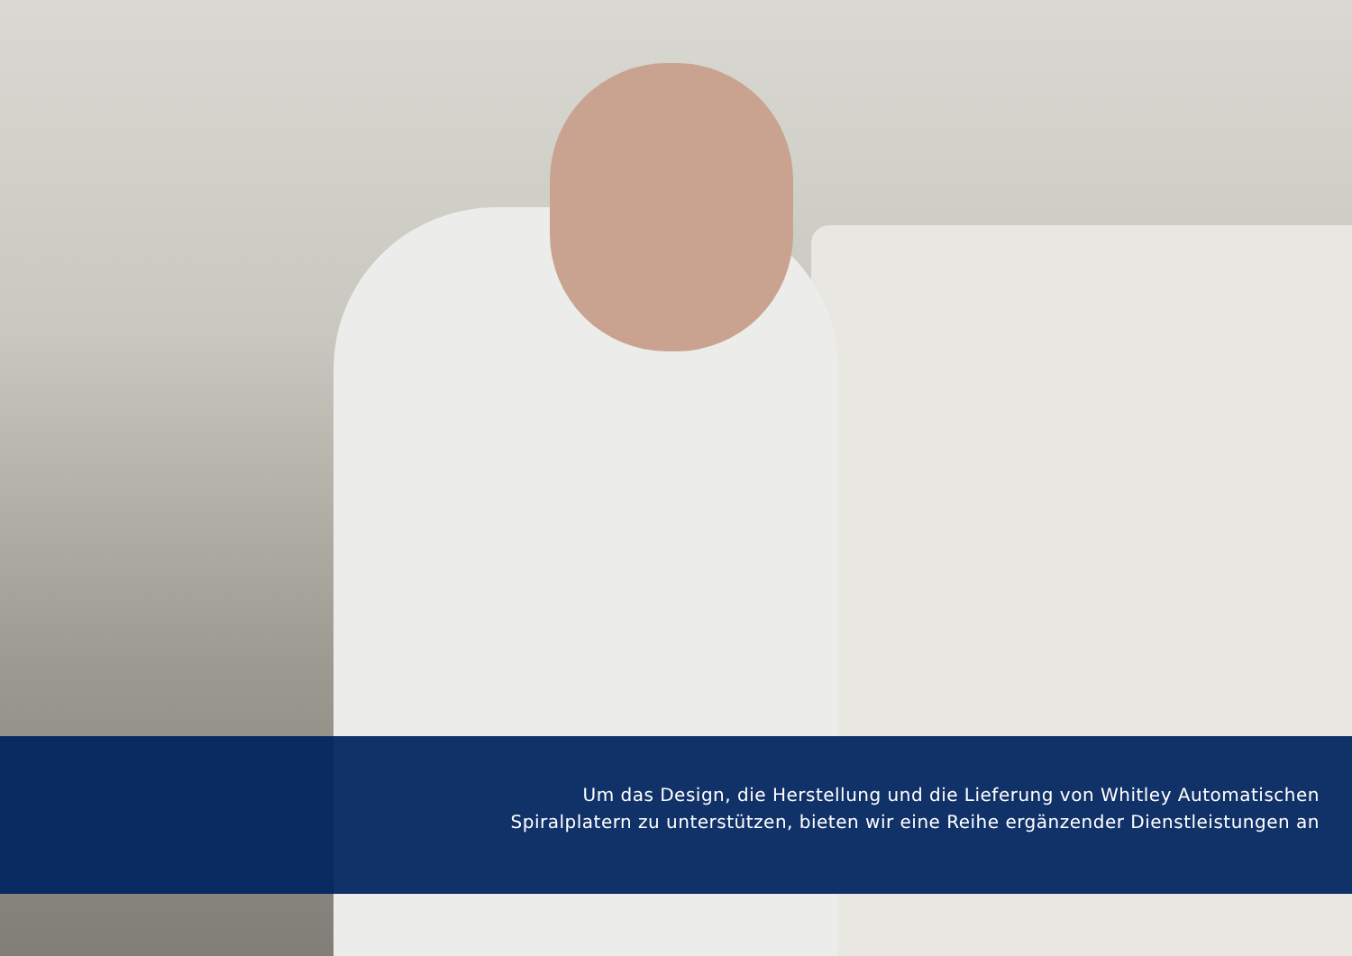Um das Design, die Herstellung und die Lieferung von Whitley Automatischen
Spiralplatern zu unterstützen, bieten wir eine Reihe ergänzender Dienstleistungen an